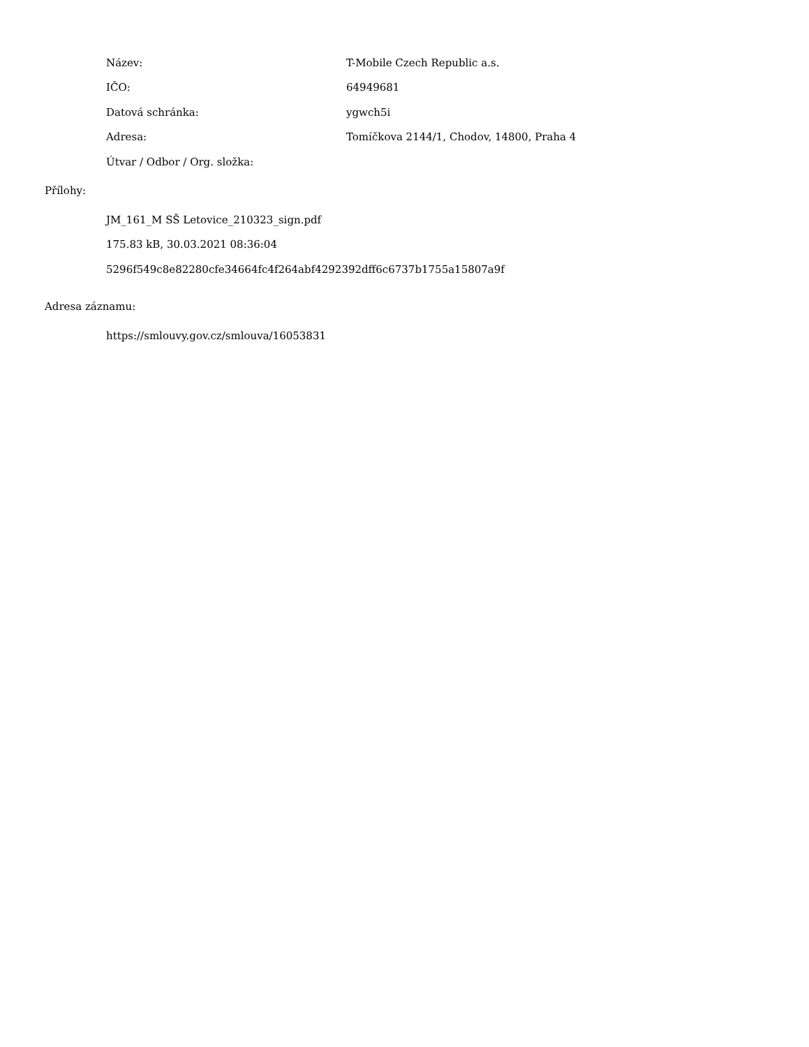| Název: | T-Mobile Czech Republic a.s. |
| IČO: | 64949681 |
| Datová schránka: | ygwch5i |
| Adresa: | Tomíčkova 2144/1, Chodov, 14800, Praha 4 |
| Útvar / Odbor / Org. složka: | |
Přílohy:
JM_161_M SŠ Letovice_210323_sign.pdf
175.83 kB, 30.03.2021 08:36:04
5296f549c8e82280cfe34664fc4f264abf4292392dff6c6737b1755a15807a9f
Adresa záznamu:
https://smlouvy.gov.cz/smlouva/16053831